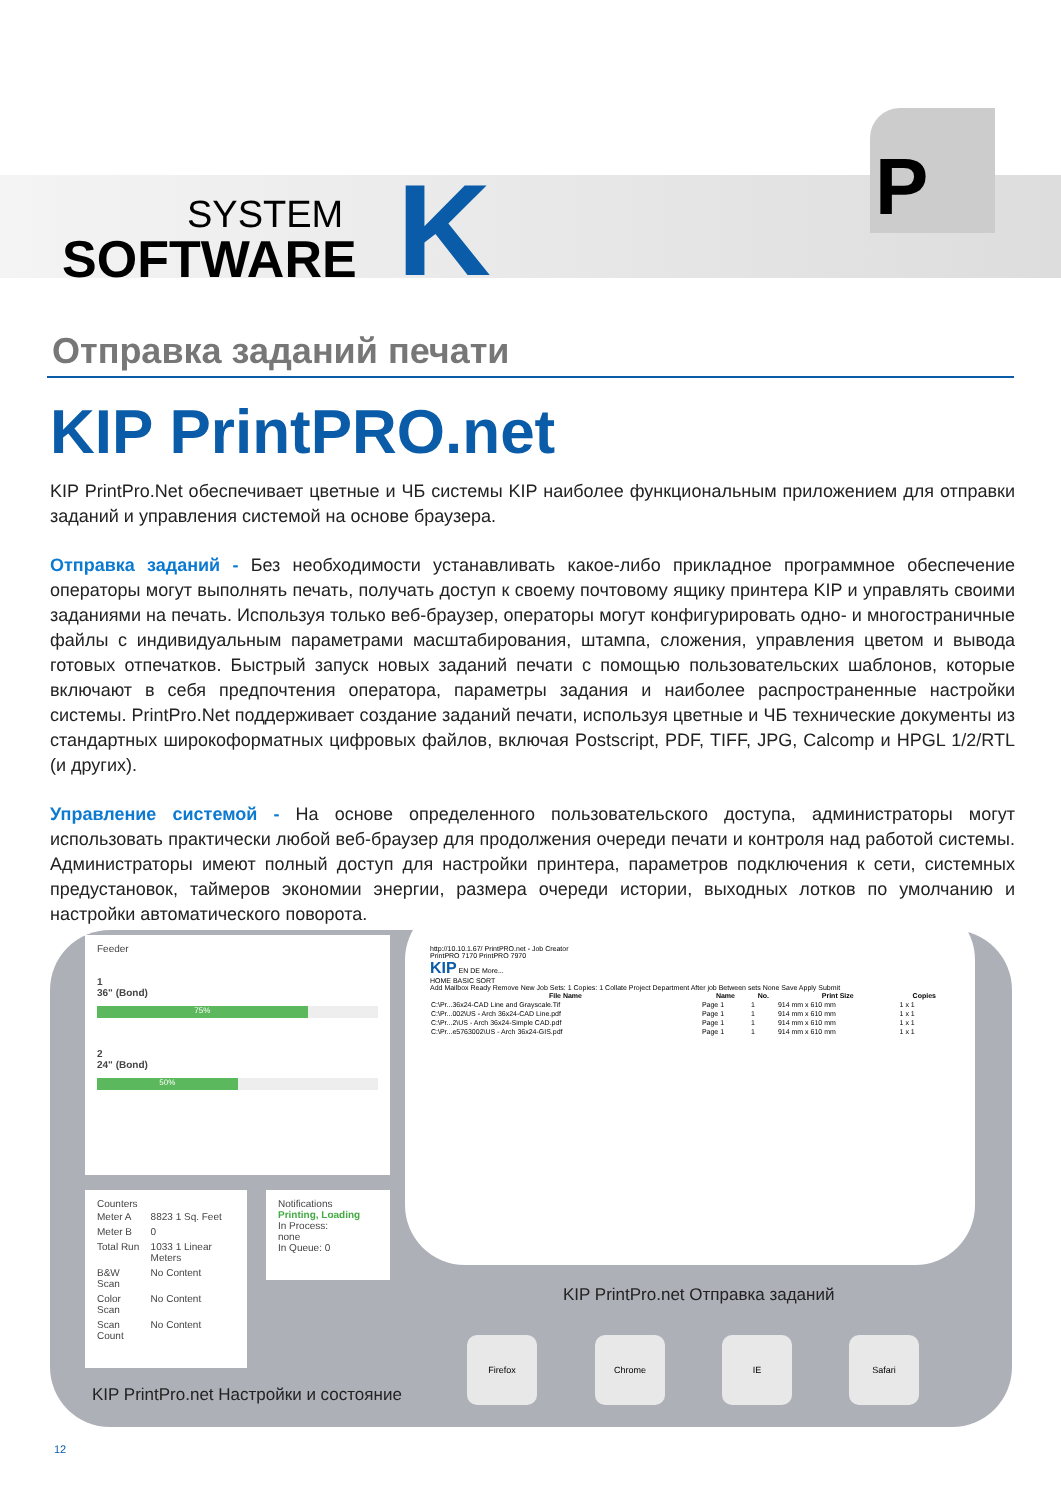SYSTEM
SOFTWARE
K
P
Отправка заданий печати
KIP PrintPRO.net
KIP PrintPro.Net обеспечивает цветные и ЧБ системы KIP наиболее функциональным приложением для отправки заданий и управления системой на основе браузера.
Отправка заданий - Без необходимости устанавливать какое-либо прикладное программное обеспечение операторы могут выполнять печать, получать доступ к своему почтовому ящику принтера KIP и управлять своими заданиями на печать. Используя только веб-браузер, операторы могут конфигурировать одно- и многостраничные файлы с индивидуальным параметрами масштабирования, штампа, сложения, управления цветом и вывода готовых отпечатков. Быстрый запуск новых заданий печати с помощью пользовательских шаблонов, которые включают в себя предпочтения оператора, параметры задания и наиболее распространенные настройки системы. PrintPro.Net поддерживает создание заданий печати, используя цветные и ЧБ технические документы из стандартных широкоформатных цифровых файлов, включая Postscript, PDF, TIFF, JPG, Calcomp и HPGL 1/2/RTL (и других).
Управление системой - На основе определенного пользовательского доступа, администраторы могут использовать практически любой веб-браузер для продолжения очереди печати и контроля над работой системы. Администраторы имеют полный доступ для настройки принтера, параметров подключения к сети, системных предустановок, таймеров экономии энергии, размера очереди истории, выходных лотков по умолчанию и настройки автоматического поворота.
Feeder
1
36" (Bond)
75%
2
24" (Bond)
50%
Counters
| Meter A | 8823 1 Sq. Feet |
| Meter B | 0 |
| Total Run | 1033 1 Linear Meters |
| B&W Scan | No Content |
| Color Scan | No Content |
| Scan Count | No Content |
Notifications
Printing, Loading
In Process:
none
In Queue: 0
http://10.10.1.67/ PrintPRO.net - Job Creator
PrintPRO 7170 PrintPRO 7970
KIP EN DE More...
HOME BASIC SORT
Add Mailbox Ready Remove New Job Sets: 1 Copies: 1 Collate Project Department After job Between sets None Save Apply Submit
| File Name | Name | No. | Print Size | Copies |
| --- | --- | --- | --- | --- |
| C:\Pr...36x24-CAD Line and Grayscale.Tif | Page 1 | 1 | 914 mm x 610 mm | 1 x 1 |
| C:\Pr...002\US - Arch 36x24-CAD Line.pdf | Page 1 | 1 | 914 mm x 610 mm | 1 x 1 |
| C:\Pr...2\US - Arch 36x24-Simple CAD.pdf | Page 1 | 1 | 914 mm x 610 mm | 1 x 1 |
| C:\Pr...e5763002\US - Arch 36x24-GIS.pdf | Page 1 | 1 | 914 mm x 610 mm | 1 x 1 |
KIP PrintPro.net Отправка заданий
Firefox Chrome IE Safari
KIP PrintPro.net Настройки и состояние
12